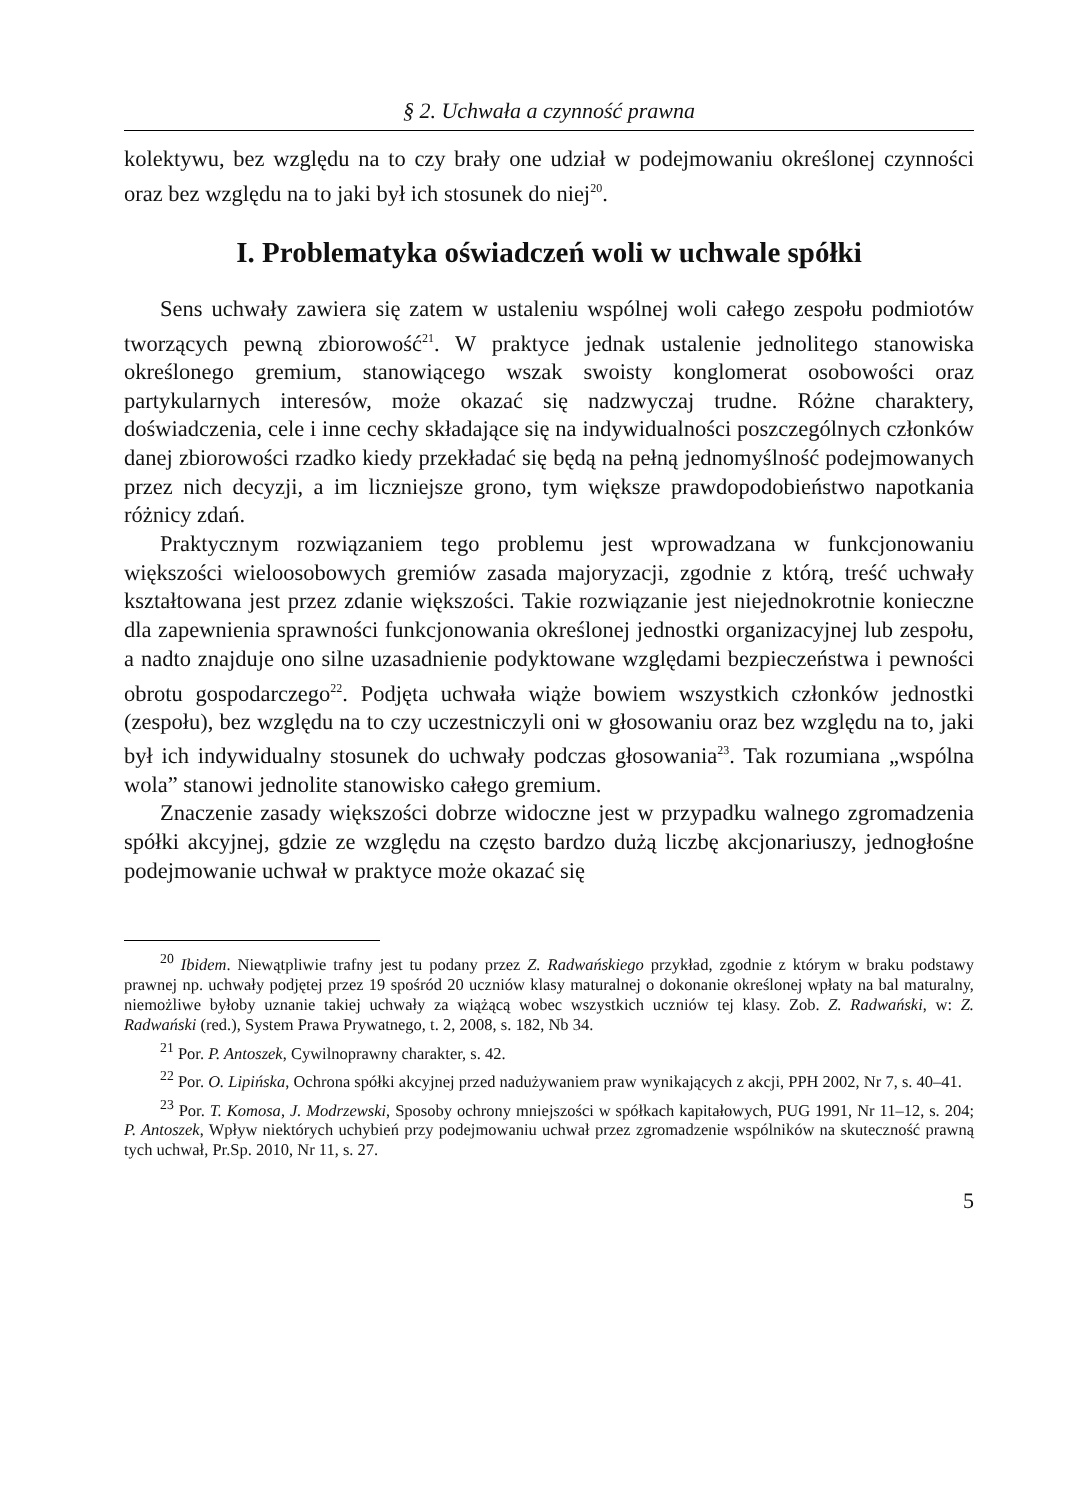§ 2. Uchwała a czynność prawna
kolektywu, bez względu na to czy brały one udział w podejmowaniu określonej czynności oraz bez względu na to jaki był ich stosunek do niej<sup>20</sup>.
I. Problematyka oświadczeń woli w uchwale spółki
Sens uchwały zawiera się zatem w ustaleniu wspólnej woli całego zespołu podmiotów tworzących pewną zbiorowość<sup>21</sup>. W praktyce jednak ustalenie jednolitego stanowiska określonego gremium, stanowiącego wszak swoisty konglomerat osobowości oraz partykularnych interesów, może okazać się nadzwyczaj trudne. Różne charaktery, doświadczenia, cele i inne cechy składające się na indywidualności poszczególnych członków danej zbiorowości rzadko kiedy przekładać się będą na pełną jednomyślność podejmowanych przez nich decyzji, a im liczniejsze grono, tym większe prawdopodobieństwo napotkania różnicy zdań.
Praktycznym rozwiązaniem tego problemu jest wprowadzana w funkcjonowaniu większości wieloosobowych gremiów zasada majoryzacji, zgodnie z którą, treść uchwały kształtowana jest przez zdanie większości. Takie rozwiązanie jest niejednokrotnie konieczne dla zapewnienia sprawności funkcjonowania określonej jednostki organizacyjnej lub zespołu, a nadto znajduje ono silne uzasadnienie podyktowane względami bezpieczeństwa i pewności obrotu gospodarczego<sup>22</sup>. Podjęta uchwała wiąże bowiem wszystkich członków jednostki (zespołu), bez względu na to czy uczestniczyli oni w głosowaniu oraz bez względu na to, jaki był ich indywidualny stosunek do uchwały podczas głosowania<sup>23</sup>. Tak rozumiana „wspólna wola” stanowi jednolite stanowisko całego gremium.
Znaczenie zasady większości dobrze widoczne jest w przypadku walnego zgromadzenia spółki akcyjnej, gdzie ze względu na często bardzo dużą liczbę akcjonariuszy, jednogłośne podejmowanie uchwał w praktyce może okazać się
<sup>20</sup> Ibidem. Niewątpliwie trafny jest tu podany przez Z. Radwańskiego przykład, zgodnie z którym w braku podstawy prawnej np. uchwały podjętej przez 19 spośród 20 uczniów klasy maturalnej o dokonanie określonej wpłaty na bal maturalny, niemożliwe byłoby uznanie takiej uchwały za wiążącą wobec wszystkich uczniów tej klasy. Zob. Z. Radwański, w: Z. Radwański (red.), System Prawa Prywatnego, t. 2, 2008, s. 182, Nb 34.
<sup>21</sup> Por. P. Antoszek, Cywilnoprawny charakter, s. 42.
<sup>22</sup> Por. O. Lipińska, Ochrona spółki akcyjnej przed nadużywaniem praw wynikających z akcji, PPH 2002, Nr 7, s. 40–41.
<sup>23</sup> Por. T. Komosa, J. Modrzewski, Sposoby ochrony mniejszości w spółkach kapitałowych, PUG 1991, Nr 11–12, s. 204; P. Antoszek, Wpływ niektórych uchybień przy podejmowaniu uchwał przez zgromadzenie wspólników na skuteczność prawną tych uchwał, Pr.Sp. 2010, Nr 11, s. 27.
5